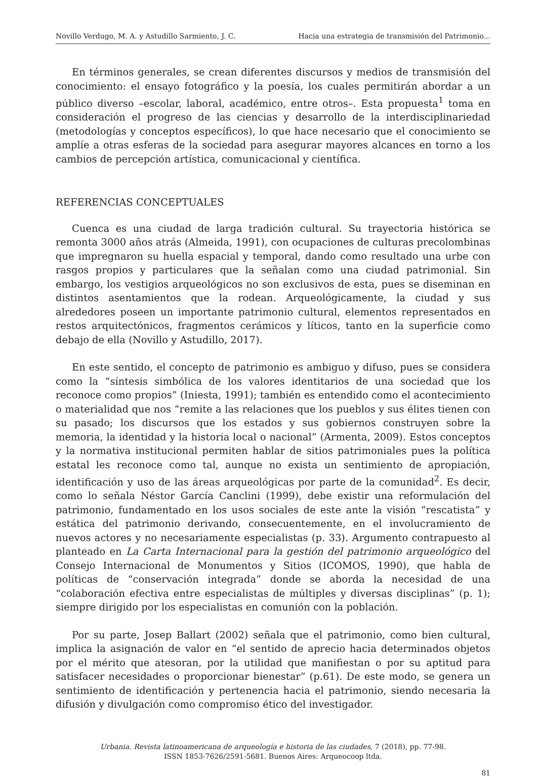Novillo Verdugo, M. A. y Astudillo Sarmiento, J. C. Hacia una estrategia de transmisión del Patrimonio...
En términos generales, se crean diferentes discursos y medios de transmisión del conocimiento: el ensayo fotográfico y la poesía, los cuales permitirán abordar a un público diverso –escolar, laboral, académico, entre otros–. Esta propuesta<sup>1</sup> toma en consideración el progreso de las ciencias y desarrollo de la interdisciplinariedad (metodologías y conceptos específicos), lo que hace necesario que el conocimiento se amplíe a otras esferas de la sociedad para asegurar mayores alcances en torno a los cambios de percepción artística, comunicacional y científica.
REFERENCIAS CONCEPTUALES
Cuenca es una ciudad de larga tradición cultural. Su trayectoria histórica se remonta 3000 años atrás (Almeida, 1991), con ocupaciones de culturas precolombinas que impregnaron su huella espacial y temporal, dando como resultado una urbe con rasgos propios y particulares que la señalan como una ciudad patrimonial. Sin embargo, los vestigios arqueológicos no son exclusivos de esta, pues se diseminan en distintos asentamientos que la rodean. Arqueológicamente, la ciudad y sus alrededores poseen un importante patrimonio cultural, elementos representados en restos arquitectónicos, fragmentos cerámicos y líticos, tanto en la superficie como debajo de ella (Novillo y Astudillo, 2017).
En este sentido, el concepto de patrimonio es ambiguo y difuso, pues se considera como la “síntesis simbólica de los valores identitarios de una sociedad que los reconoce como propios” (Iniesta, 1991); también es entendido como el acontecimiento o materialidad que nos “remite a las relaciones que los pueblos y sus élites tienen con su pasado; los discursos que los estados y sus gobiernos construyen sobre la memoria, la identidad y la historia local o nacional” (Armenta, 2009). Estos conceptos y la normativa institucional permiten hablar de sitios patrimoniales pues la política estatal les reconoce como tal, aunque no exista un sentimiento de apropiación, identificación y uso de las áreas arqueológicas por parte de la comunidad<sup>2</sup>. Es decir, como lo señala Néstor García Canclini (1999), debe existir una reformulación del patrimonio, fundamentado en los usos sociales de este ante la visión “rescatista” y estática del patrimonio derivando, consecuentemente, en el involucramiento de nuevos actores y no necesariamente especialistas (p. 33). Argumento contrapuesto al planteado en La Carta Internacional para la gestión del patrimonio arqueológico del Consejo Internacional de Monumentos y Sitios (ICOMOS, 1990), que habla de políticas de “conservación integrada” donde se aborda la necesidad de una “colaboración efectiva entre especialistas de múltiples y diversas disciplinas” (p. 1); siempre dirigido por los especialistas en comunión con la población.
Por su parte, Josep Ballart (2002) señala que el patrimonio, como bien cultural, implica la asignación de valor en “el sentido de aprecio hacia determinados objetos por el mérito que atesoran, por la utilidad que manifiestan o por su aptitud para satisfacer necesidades o proporcionar bienestar” (p.61). De este modo, se genera un sentimiento de identificación y pertenencia hacia el patrimonio, siendo necesaria la difusión y divulgación como compromiso ético del investigador.
Urbania. Revista latinoamericana de arqueología e historia de las ciudades, 7 (2018), pp. 77-98.
ISSN 1853-7626/2591-5681. Buenos Aires: Arqueocoop ltda.
81